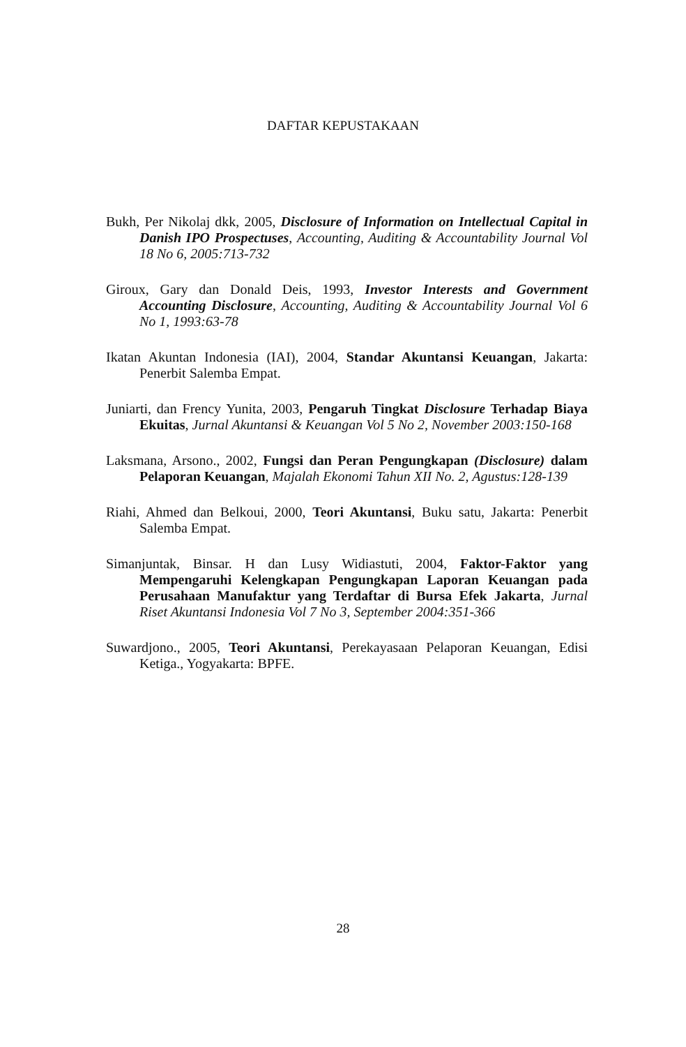DAFTAR KEPUSTAKAAN
Bukh, Per Nikolaj dkk, 2005, Disclosure of Information on Intellectual Capital in Danish IPO Prospectuses, Accounting, Auditing & Accountability Journal Vol 18 No 6, 2005:713-732
Giroux, Gary dan Donald Deis, 1993, Investor Interests and Government Accounting Disclosure, Accounting, Auditing & Accountability Journal Vol 6 No 1, 1993:63-78
Ikatan Akuntan Indonesia (IAI), 2004, Standar Akuntansi Keuangan, Jakarta: Penerbit Salemba Empat.
Juniarti, dan Frency Yunita, 2003, Pengaruh Tingkat Disclosure Terhadap Biaya Ekuitas, Jurnal Akuntansi & Keuangan Vol 5 No 2, November 2003:150-168
Laksmana, Arsono., 2002, Fungsi dan Peran Pengungkapan (Disclosure) dalam Pelaporan Keuangan, Majalah Ekonomi Tahun XII No. 2, Agustus:128-139
Riahi, Ahmed dan Belkoui, 2000, Teori Akuntansi, Buku satu, Jakarta: Penerbit Salemba Empat.
Simanjuntak, Binsar. H dan Lusy Widiastuti, 2004, Faktor-Faktor yang Mempengaruhi Kelengkapan Pengungkapan Laporan Keuangan pada Perusahaan Manufaktur yang Terdaftar di Bursa Efek Jakarta, Jurnal Riset Akuntansi Indonesia Vol 7 No 3, September 2004:351-366
Suwardjono., 2005, Teori Akuntansi, Perekayasaan Pelaporan Keuangan, Edisi Ketiga., Yogyakarta: BPFE.
28